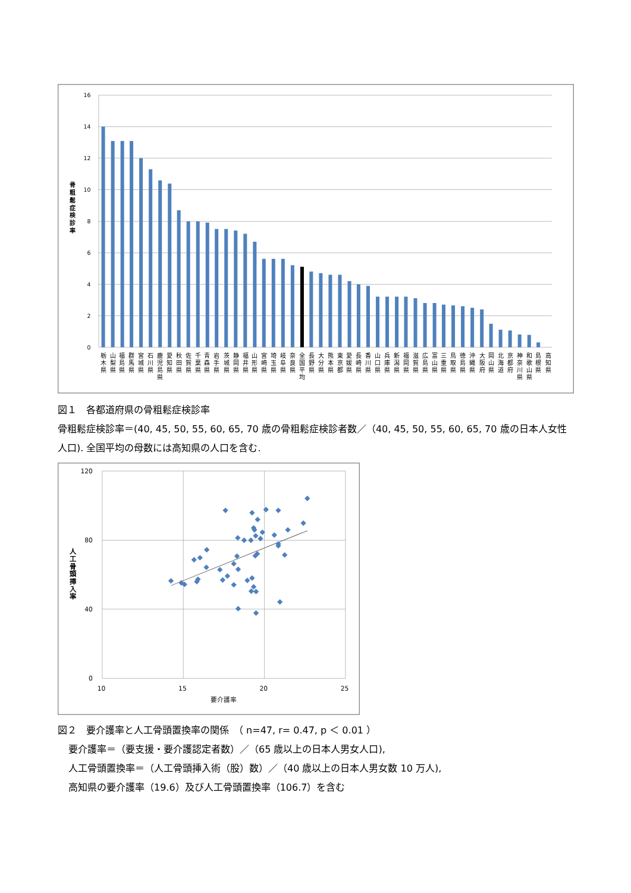16
14
12
10
8
6
4
2
0
骨 粗 鬆 症 検 診 率
栃 木 県
山 梨 県
福 島 県
群 馬 県
宮 城 県
石 川 県
鹿 児 島 県
愛 知 県
秋 田 県
佐 賀 県
千 葉 県
青 森 県
岩 手 県
茨 城 県
静 岡 県
福 井 県
山 形 県
宮 崎 県
埼 玉 県
岐 阜 県
奈 良 県
全 国 平 均
長 野 県
大 分 県
熊 本 県
東 京 都
愛 媛 県
長 崎 県
香 川 県
山 口 県
兵 庫 県
新 潟 県
福 岡 県
滋 賀 県
広 島 県
富 山 県
三 重 県
鳥 取 県
徳 島 県
沖 縄 県
大 阪 府
岡 山 県
北 海 道
京 都 府
神 奈 川 県
和 歌 山 県
島 根 県
高 知 県
図１　各都道府県の骨粗鬆症検診率
骨粗鬆症検診率＝(40, 45, 50, 55, 60, 65, 70 歳の骨粗鬆症検診者数／（40, 45, 50, 55, 60, 65, 70 歳の日本人女性人口). 全国平均の母数には高知県の人口を含む.
120
80
40
0
10
15
20
25
要介護率
人 工 骨 頭 挿 入 率
図２　要介護率と人工骨頭置換率の関係　（ n=47, r= 0.47, p ＜ 0.01 ）
要介護率＝（要支援・要介護認定者数）／（65 歳以上の日本人男女人口),
人工骨頭置換率＝（人工骨頭挿入術（股）数）／（40 歳以上の日本人男女数 10 万人),
高知県の要介護率（19.6）及び人工骨頭置換率（106.7）を含む